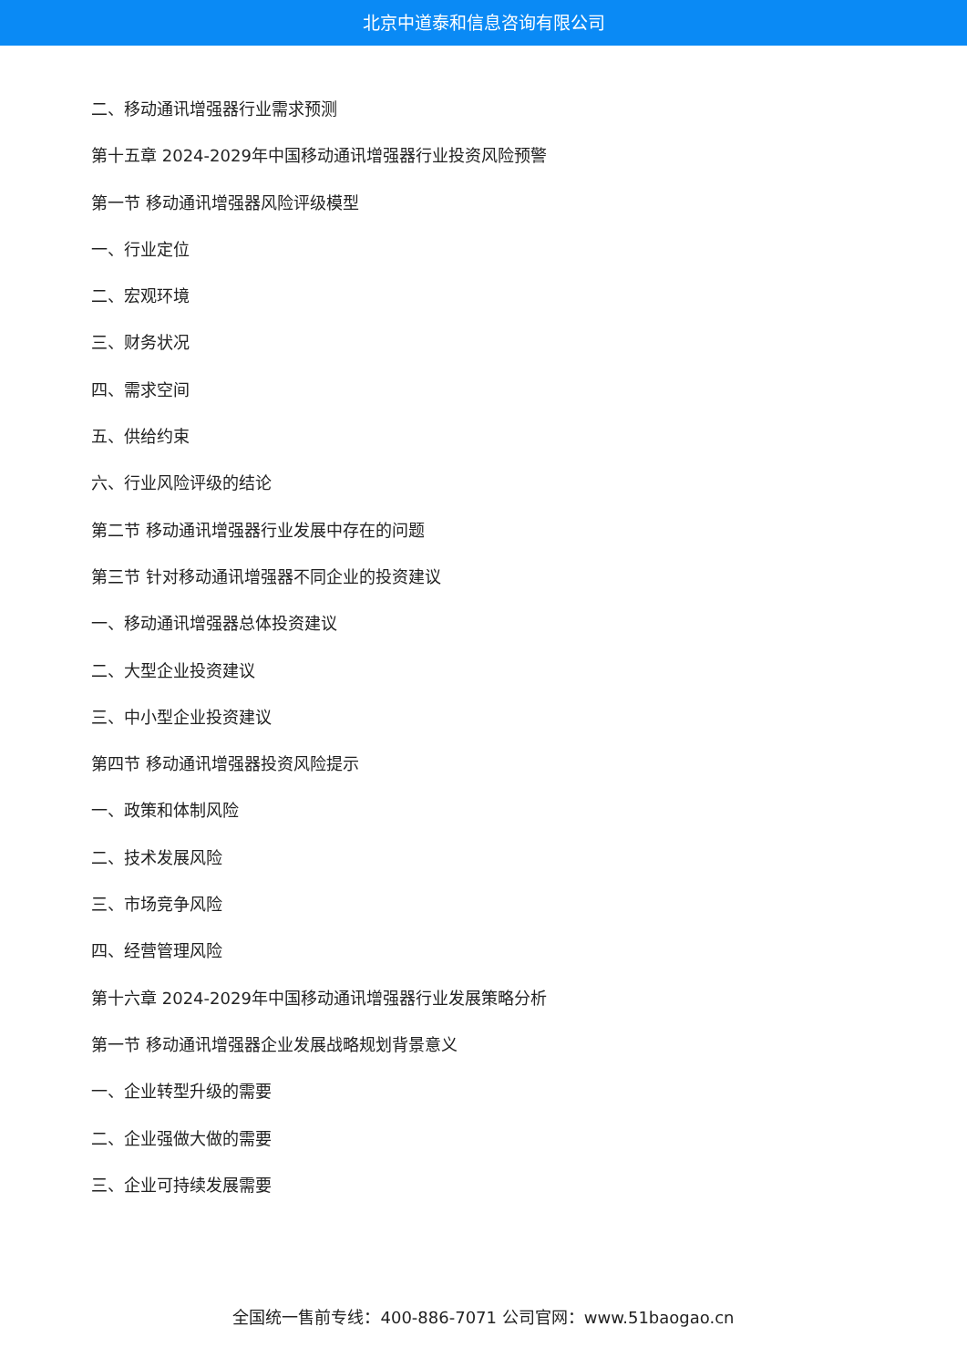北京中道泰和信息咨询有限公司
二、移动通讯增强器行业需求预测
第十五章 2024-2029年中国移动通讯增强器行业投资风险预警
第一节 移动通讯增强器风险评级模型
一、行业定位
二、宏观环境
三、财务状况
四、需求空间
五、供给约束
六、行业风险评级的结论
第二节 移动通讯增强器行业发展中存在的问题
第三节 针对移动通讯增强器不同企业的投资建议
一、移动通讯增强器总体投资建议
二、大型企业投资建议
三、中小型企业投资建议
第四节 移动通讯增强器投资风险提示
一、政策和体制风险
二、技术发展风险
三、市场竞争风险
四、经营管理风险
第十六章 2024-2029年中国移动通讯增强器行业发展策略分析
第一节 移动通讯增强器企业发展战略规划背景意义
一、企业转型升级的需要
二、企业强做大做的需要
三、企业可持续发展需要
全国统一售前专线：400-886-7071 公司官网：www.51baogao.cn